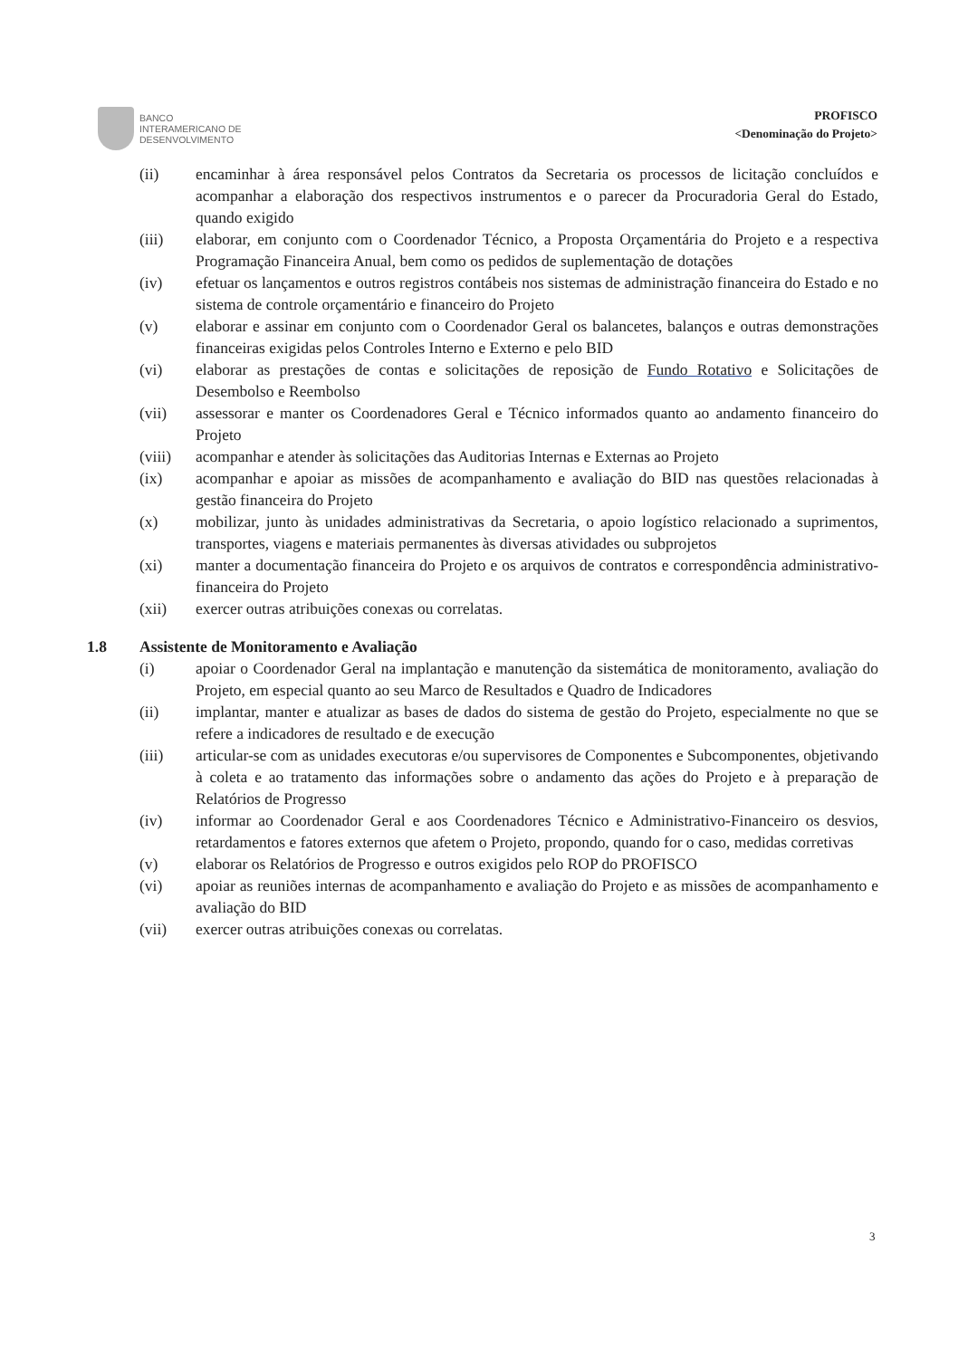BANCO
INTERAMERICANO DE
DESENVOLVIMENTO
PROFISCO
<Denominação do Projeto>
(ii) encaminhar à área responsável pelos Contratos da Secretaria os processos de licitação concluídos e acompanhar a elaboração dos respectivos instrumentos e o parecer da Procuradoria Geral do Estado, quando exigido
(iii) elaborar, em conjunto com o Coordenador Técnico, a Proposta Orçamentária do Projeto e a respectiva Programação Financeira Anual, bem como os pedidos de suplementação de dotações
(iv) efetuar os lançamentos e outros registros contábeis nos sistemas de administração financeira do Estado e no sistema de controle orçamentário e financeiro do Projeto
(v) elaborar e assinar em conjunto com o Coordenador Geral os balancetes, balanços e outras demonstrações financeiras exigidas pelos Controles Interno e Externo e pelo BID
(vi) elaborar as prestações de contas e solicitações de reposição de Fundo Rotativo e Solicitações de Desembolso e Reembolso
(vii) assessorar e manter os Coordenadores Geral e Técnico informados quanto ao andamento financeiro do Projeto
(viii) acompanhar e atender às solicitações das Auditorias Internas e Externas ao Projeto
(ix) acompanhar e apoiar as missões de acompanhamento e avaliação do BID nas questões relacionadas à gestão financeira do Projeto
(x) mobilizar, junto às unidades administrativas da Secretaria, o apoio logístico relacionado a suprimentos, transportes, viagens e materiais permanentes às diversas atividades ou subprojetos
(xi) manter a documentação financeira do Projeto e os arquivos de contratos e correspondência administrativo-financeira do Projeto
(xii) exercer outras atribuições conexas ou correlatas.
1.8 Assistente de Monitoramento e Avaliação
(i) apoiar o Coordenador Geral na implantação e manutenção da sistemática de monitoramento, avaliação do Projeto, em especial quanto ao seu Marco de Resultados e Quadro de Indicadores
(ii) implantar, manter e atualizar as bases de dados do sistema de gestão do Projeto, especialmente no que se refere a indicadores de resultado e de execução
(iii) articular-se com as unidades executoras e/ou supervisores de Componentes e Subcomponentes, objetivando à coleta e ao tratamento das informações sobre o andamento das ações do Projeto e à preparação de Relatórios de Progresso
(iv) informar ao Coordenador Geral e aos Coordenadores Técnico e Administrativo-Financeiro os desvios, retardamentos e fatores externos que afetem o Projeto, propondo, quando for o caso, medidas corretivas
(v) elaborar os Relatórios de Progresso e outros exigidos pelo ROP do PROFISCO
(vi) apoiar as reuniões internas de acompanhamento e avaliação do Projeto e as missões de acompanhamento e avaliação do BID
(vii) exercer outras atribuições conexas ou correlatas.
3